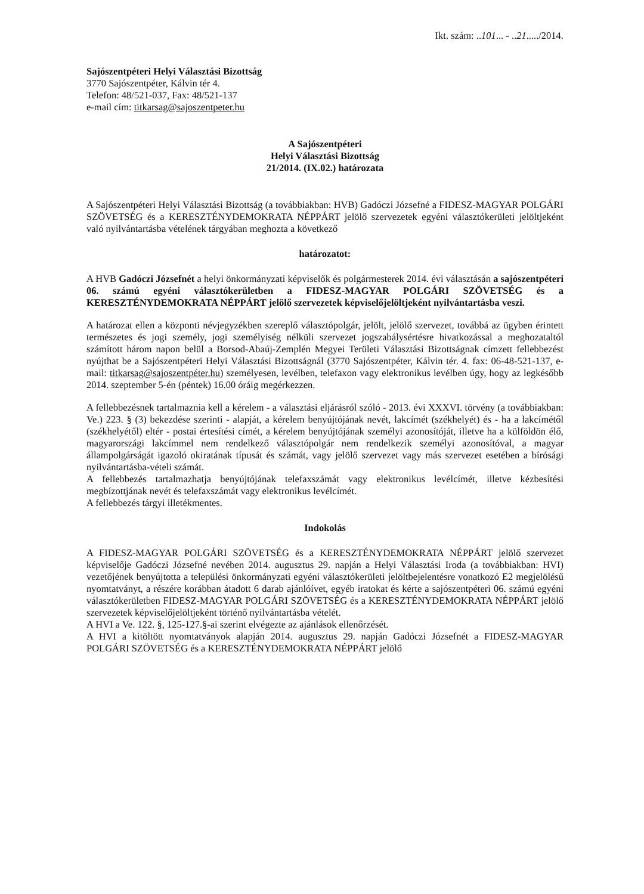Ikt. szám: ..101... - ..21...../2014.
Sajószentpéteri Helyi Választási Bizottság
3770 Sajószentpéter, Kálvin tér 4.
Telefon: 48/521-037, Fax: 48/521-137
e-mail cím: titkarsag@sajoszentpeter.hu
A Sajószentpéteri
Helyi Választási Bizottság
21/2014. (IX.02.) határozata
A Sajószentpéteri Helyi Választási Bizottság (a továbbiakban: HVB) Gadóczi Józsefné a FIDESZ-MAGYAR POLGÁRI SZÖVETSÉG és a KERESZTÉNYDEMOKRATA NÉPPÁRT jelölő szervezetek egyéni választókerületi jelöltjeként való nyilvántartásba vételének tárgyában meghozta a következő
határozatot:
A HVB Gadóczi Józsefnét a helyi önkormányzati képviselők és polgármesterek 2014. évi választásán a sajószentpéteri 06. számú egyéni választókerületben a FIDESZ-MAGYAR POLGÁRI SZÖVETSÉG és a KERESZTÉNYDEMOKRATA NÉPPÁRT jelölő szervezetek képviselőjelöltjeként nyilvántartásba veszi.
A határozat ellen a központi névjegyzékben szereplő választópolgár, jelölt, jelölő szervezet, továbbá az ügyben érintett természetes és jogi személy, jogi személyiség nélküli szervezet jogszabálysértésre hivatkozással a meghozataltól számított három napon belül a Borsod-Abaúj-Zemplén Megyei Területi Választási Bizottságnak címzett fellebbezést nyújthat be a Sajószentpéteri Helyi Választási Bizottságnál (3770 Sajószentpéter, Kálvin tér. 4. fax: 06-48-521-137, e-mail: titkarsag@sajoszentpéter.hu) személyesen, levélben, telefaxon vagy elektronikus levélben úgy, hogy az legkésőbb 2014. szeptember 5-én (péntek) 16.00 óráig megérkezzen.
A fellebbezésnek tartalmaznia kell a kérelem - a választási eljárásról szóló - 2013. évi XXXVI. törvény (a továbbiakban: Ve.) 223. § (3) bekezdése szerinti - alapját, a kérelem benyújtójának nevét, lakcímét (székhelyét) és - ha a lakcímétől (székhelyétől) eltér - postai értesítési címét, a kérelem benyújtójának személyi azonosítóját, illetve ha a külföldön élő, magyarországi lakcímmel nem rendelkező választópolgár nem rendelkezik személyi azonosítóval, a magyar állampolgárságát igazoló okiratának típusát és számát, vagy jelölő szervezet vagy más szervezet esetében a bírósági nyilvántartásba-vételi számát.
A fellebbezés tartalmazhatja benyújtójának telefaxszámát vagy elektronikus levélcímét, illetve kézbesítési megbízottjának nevét és telefaxszámát vagy elektronikus levélcímét.
A fellebbezés tárgyi illetékmentes.
Indokolás
A FIDESZ-MAGYAR POLGÁRI SZÖVETSÉG és a KERESZTÉNYDEMOKRATA NÉPPÁRT jelölő szervezet képviselője Gadóczi Józsefné nevében 2014. augusztus 29. napján a Helyi Választási Iroda (a továbbiakban: HVI) vezetőjének benyújtotta a települési önkormányzati egyéni választókerületi jelöltbejelentésre vonatkozó E2 megjelölésű nyomtatványt, a részére korábban átadott 6 darab ajánlóívet, egyéb iratokat és kérte a sajószentpéteri 06. számú egyéni választókerületben FIDESZ-MAGYAR POLGÁRI SZÖVETSÉG és a KERESZTÉNYDEMOKRATA NÉPPÁRT jelölő szervezetek képviselőjelöltjeként történő nyilvántartásba vételét.
A HVI a Ve. 122. §, 125-127.§-ai szerint elvégezte az ajánlások ellenőrzését.
A HVI a kitöltött nyomtatványok alapján 2014. augusztus 29. napján Gadóczi Józsefnét a FIDESZ-MAGYAR POLGÁRI SZÖVETSÉG és a KERESZTÉNYDEMOKRATA NÉPPÁRT jelölő